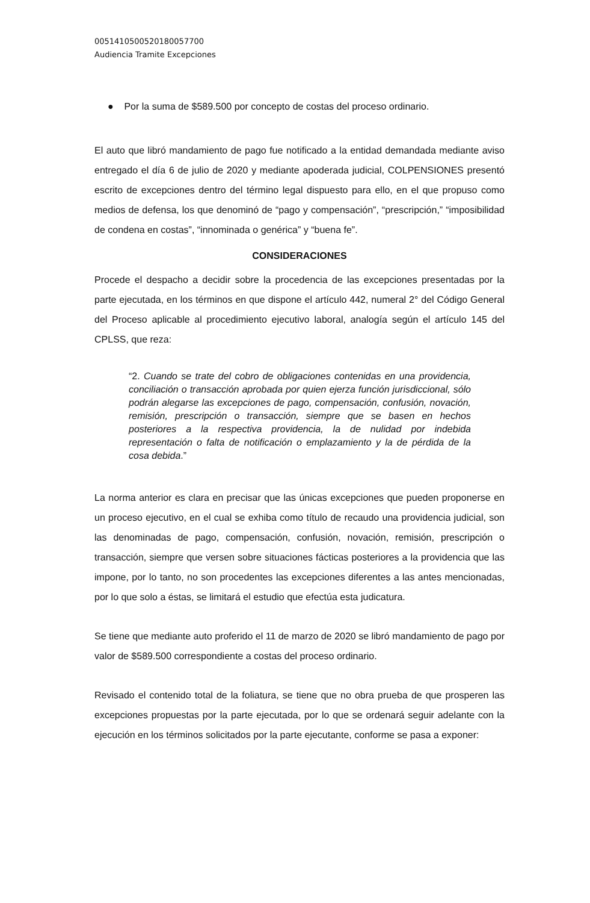00514105005201800577​00
Audiencia Tramite Excepciones
● Por la suma de $589.500 por concepto de costas del proceso ordinario.
El auto que libró mandamiento de pago fue notificado a la entidad demandada mediante aviso entregado el día 6 de julio de 2020 y mediante apoderada judicial, COLPENSIONES presentó escrito de excepciones dentro del término legal dispuesto para ello, en el que propuso como medios de defensa, los que denominó de “pago y compensación”, “prescripción,” “imposibilidad de condena en costas”, “innominada o genérica” y “buena fe”.
CONSIDERACIONES
Procede el despacho a decidir sobre la procedencia de las excepciones presentadas por la parte ejecutada, en los términos en que dispone el artículo 442, numeral 2° del Código General del Proceso aplicable al procedimiento ejecutivo laboral, analogía según el artículo 145 del CPLSS, que reza:
“2. Cuando se trate del cobro de obligaciones contenidas en una providencia, conciliación o transacción aprobada por quien ejerza función jurisdiccional, sólo podrán alegarse las excepciones de pago, compensación, confusión, novación, remisión, prescripción o transacción, siempre que se basen en hechos posteriores a la respectiva providencia, la de nulidad por indebida representación o falta de notificación o emplazamiento y la de pérdida de la cosa debida.”
La norma anterior es clara en precisar que las únicas excepciones que pueden proponerse en un proceso ejecutivo, en el cual se exhiba como título de recaudo una providencia judicial, son las denominadas de pago, compensación, confusión, novación, remisión, prescripción o transacción, siempre que versen sobre situaciones fácticas posteriores a la providencia que las impone, por lo tanto, no son procedentes las excepciones diferentes a las antes mencionadas, por lo que solo a éstas, se limitará el estudio que efectúa esta judicatura.
Se tiene que mediante auto proferido el 11 de marzo de 2020 se libró mandamiento de pago por valor de $589.500 correspondiente a costas del proceso ordinario.
Revisado el contenido total de la foliatura, se tiene que no obra prueba de que prosperen las excepciones propuestas por la parte ejecutada, por lo que se ordenará seguir adelante con la ejecución en los términos solicitados por la parte ejecutante, conforme se pasa a exponer: